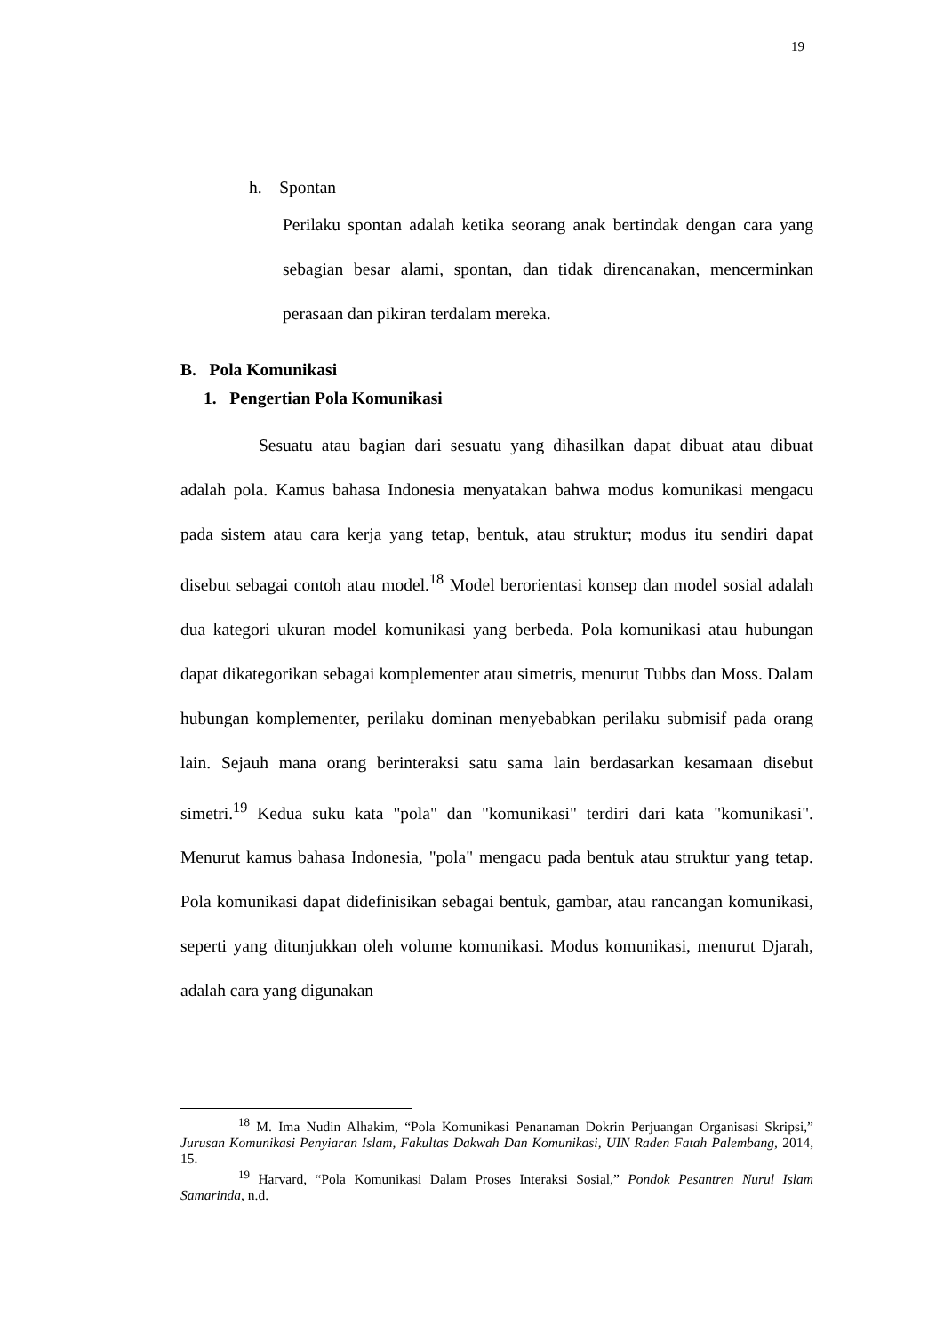19
h. Spontan
Perilaku spontan adalah ketika seorang anak bertindak dengan cara yang sebagian besar alami, spontan, dan tidak direncanakan, mencerminkan perasaan dan pikiran terdalam mereka.
B. Pola Komunikasi
1. Pengertian Pola Komunikasi
Sesuatu atau bagian dari sesuatu yang dihasilkan dapat dibuat atau dibuat adalah pola. Kamus bahasa Indonesia menyatakan bahwa modus komunikasi mengacu pada sistem atau cara kerja yang tetap, bentuk, atau struktur; modus itu sendiri dapat disebut sebagai contoh atau model.<sup>18</sup> Model berorientasi konsep dan model sosial adalah dua kategori ukuran model komunikasi yang berbeda. Pola komunikasi atau hubungan dapat dikategorikan sebagai komplementer atau simetris, menurut Tubbs dan Moss. Dalam hubungan komplementer, perilaku dominan menyebabkan perilaku submisif pada orang lain. Sejauh mana orang berinteraksi satu sama lain berdasarkan kesamaan disebut simetri.<sup>19</sup> Kedua suku kata "pola" dan "komunikasi" terdiri dari kata "komunikasi". Menurut kamus bahasa Indonesia, "pola" mengacu pada bentuk atau struktur yang tetap. Pola komunikasi dapat didefinisikan sebagai bentuk, gambar, atau rancangan komunikasi, seperti yang ditunjukkan oleh volume komunikasi. Modus komunikasi, menurut Djarah, adalah cara yang digunakan
<sup>18</sup> M. Ima Nudin Alhakim, “Pola Komunikasi Penanaman Dokrin Perjuangan Organisasi Skripsi,” Jurusan Komunikasi Penyiaran Islam, Fakultas Dakwah Dan Komunikasi, UIN Raden Fatah Palembang, 2014, 15.
<sup>19</sup> Harvard, “Pola Komunikasi Dalam Proses Interaksi Sosial,” Pondok Pesantren Nurul Islam Samarinda, n.d.